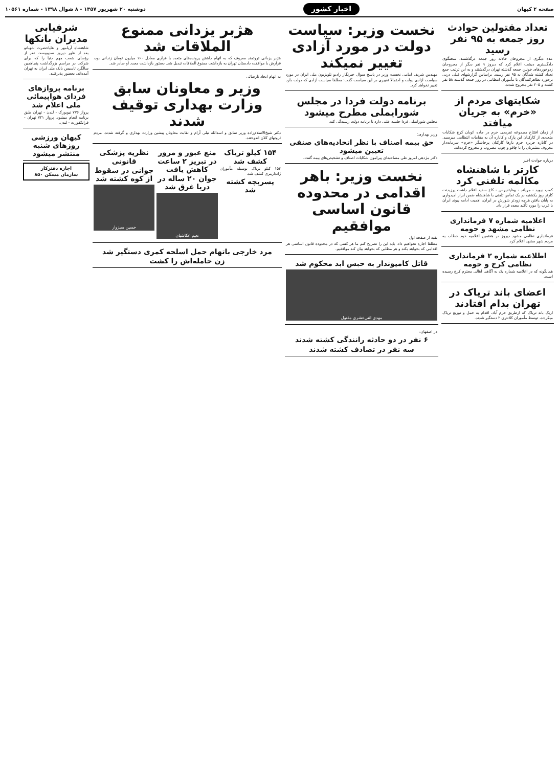صفحه ۲ کیهان اخبار کشور دوشنبه ۲۰ شهریور ۱۳۵۷ - ۸ شوال ۱۳۹۸ - شماره ۱۰۵۶۱
تعداد مقتولین حوادث روز جمعه به ۹۵ نفر رسید
عده دیگری از مجروحان حادثه روز جمعه درگذشتند. سخنگوی دادگستری دیشب اعلام کرد که دیروز ۹ نفر دیگر از مجروحان زدوخوردهای خونین جمعه گذشته تهران درگذشتند و به این ترتیب جمع تعداد کشته شدگان به ۹۵ نفر رسید. براساس گزارشهای قبلی دربی برخورد تظاهرکنندگان با مأموران انتظامی در روز جمعه گذشته ۵۸ نفر کشته و ۲۰۵ نفر مجروح شدند.
شکایتهای مردم از «خرم» به جریان میافتد
از زمان افتتاح مجموعه تفریحی خرم در جاده اتوبان کرج شکایات متعددی از کارکنان این پارک و کاباره آن به مقامات انتظامی میرسید. در کاباره جزیره خرم بارها کارکنان پرخاشگر «خرم» سرمایه‌دار معروف مشتریان را با چاقو و چوب مضروب و مجروح کرده‌اند.
درباره حوادث اخیر
کارتر با شاهنشاه مکالمه تلفنی کرد
کمپ دیوید - مریلند - یونایتدپرس - کاخ سفید اعلام داشت پرزیدنت کارتر روز یکشنبه در یک تماس تلفنی با شاهنشاه ضمن ابراز امیدواری به پایان یافتن هرچه زودتر شورش در ایران، اهمیت ادامه پیوند ایران با غرب را مورد تأکید مجدد قرار داد.
اعلامیه شماره ۷ فرمانداری نظامی مشهد و حومه
فرمانداری نظامی مشهد دیروز در هفتمین اعلامیه خود خطاب به مردم شهر مشهد اعلام کرد.
اطلاعیه شماره ۲ فرمانداری نظامی کرج و حومه
همانگونه که در اعلامیه شماره یک به آگاهی اهالی محترم کرج رسیده است.
اعضای باند تریاک در تهران بدام افتادند
ازیک باند تریاک که ازطریق خرم آباد، اقدام به حمل و توزیع تریاک میکردند، توسط مأموران کلانتری ۲ دستگیر شدند.
نخست وزیر: سیاست دولت در مورد آزادی تغییر نمیکند
مهندس شریف امامی نخست وزیر در پاسخ سوال خبرنگار رادیو تلویزیون ملی ایران در مورد سیاست آزادی دولت و احتمالا تغییری در این سیاست گفت: مطلقا سیاست آزادی که دولت دارد تغییر نخواهد کرد.
برنامه دولت فردا در مجلس شورایملی مطرح میشود
مجلس شورایملی فردا جلسه علنی دارد تا برنامه دولت رسیدگی کند.
وزیر بهداری:
حق بیمه اصناف با نظر اتحادیه‌های صنفی تعیین میشود
دکتر مژدهی امروز طی مصاحبه‌ای پیرامون شکایات اصناف و تشخیص‌های بیمه گفت.
نخست وزیر: باهر اقدامی در محدوده قانون اساسی موافقیم
بقیه از صفحه اول
مطلقا اجازه نخواهیم داد. باید این را تصریح کنم ما هر کسی که در محدوده قانون اساسی هر اقدامی که بخواهد بکند و هر مطلبی که بخواهد بیان کند موافقیم.
قاتل کامیوندار به حبس ابد محکوم شد
مهدی اثنی‌عشری مقتول
در اصفهان:
۶ نفر در دو حادثه رانندگی کشته شدند
سه نفر در تصادف کشته شدند
هژبر یزدانی ممنوع الملاقات شد
هژبر یزدانی تروتمند معروف که به اتهام داشتن پرونده‌های متعدد با قراری معادل ۱۶۰ میلیون تومان زندانی بود، قرارش با موافقت دادستان تهران به بازداشت ممنوع الملاقات تبدیل شد. دستور بازداشت مجدد او صادر شد.
به اتهام ایجاد نارضائی
وزیر و معاونان سابق وزارت بهداری توقیف شدند
دکتر شیخ‌الاسلام‌زاده وزیر سابق و اسدالله نیلی آرام و نقابت معاونان پیشین وزارت بهداری و گرفته شدند. مردم ثروتهای کلان اندوختند.
۱۵۴ کیلو تریاک کشف شد
۱۵۴ کیلو تریاک بوسیله مأموران ژاندارمری کشف شد.
پسربچه کشته شد
منع عبور و مرور در تبریز ۲ ساعت کاهش یافت
جوان ۲۰ ساله در دریا غرق شد
نعیم عکاشیان
نظریه پزشکی قانونی
جوانی در سقوط از کوه کشته شد
حسین سبزوار
مرد خارجی باتهام حمل اسلحه کمری دستگیر شد
زن حامله‌اش را کشت
شرفیابی مدیران بانکها
شاهنشاه آریامهر و علیاحضرت شهبانو بعد از ظهر دیروز صدوبیست نفر از رؤسای شعب مهم دنیا را که برای شرکت در مراسم بزرگداشت پنجاهمین سالگرد تاسیس بانک ملی ایران به تهران آمده‌اند، بحضور پذیرفتند.
برنامه پروازهای فردای هواپیمائی ملی اعلام شد
پرواز ۷۷۶ نیویورک - لندن - تهران طبق برنامه انجام میشود. پرواز ۷۲۱ تهران - فرانکفورت - لندن.
کیهان ورزشی روزهای شنبه منتشر میشود
اجاره دفترکار
سازمان مسکن ۸۵۰